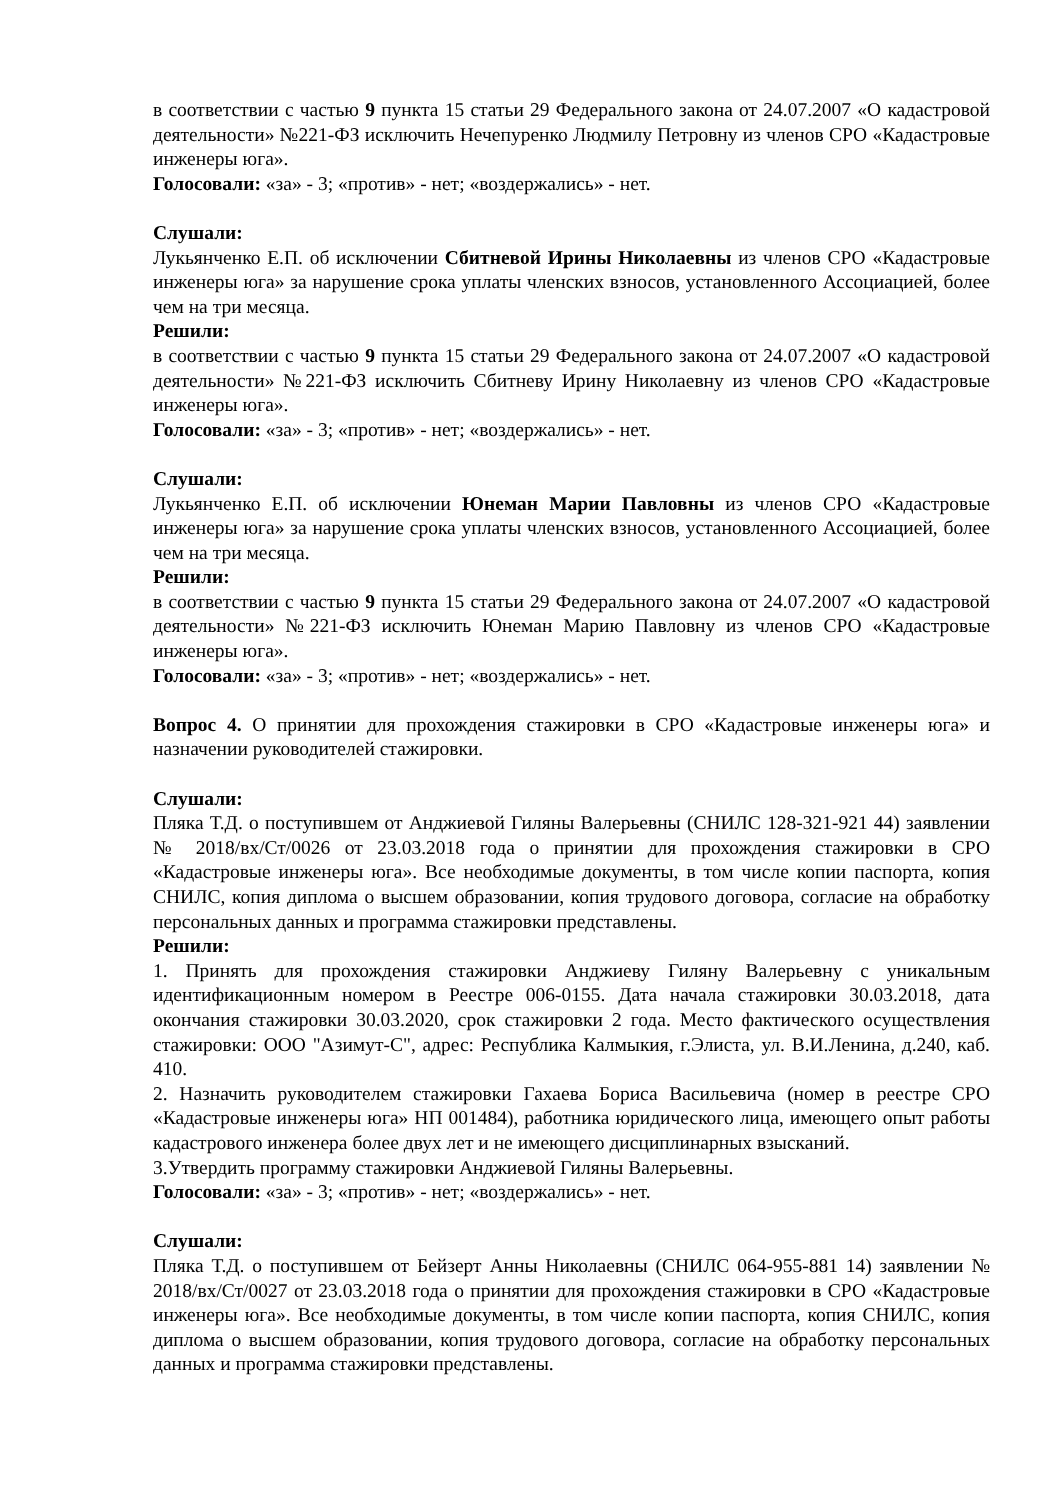в соответствии с частью 9 пункта 15 статьи 29 Федерального закона от 24.07.2007 «О кадастровой деятельности» №221-ФЗ исключить Нечепуренко Людмилу Петровну из членов СРО «Кадастровые инженеры юга».
Голосовали: «за» - 3; «против» - нет; «воздержались» - нет.
Слушали:
Лукьянченко Е.П. об исключении Сбитневой Ирины Николаевны из членов СРО «Кадастровые инженеры юга» за нарушение срока уплаты членских взносов, установленного Ассоциацией, более чем на три месяца.
Решили:
в соответствии с частью 9 пункта 15 статьи 29 Федерального закона от 24.07.2007 «О кадастровой деятельности» №221-ФЗ исключить Сбитневу Ирину Николаевну из членов СРО «Кадастровые инженеры юга».
Голосовали: «за» - 3; «против» - нет; «воздержались» - нет.
Слушали:
Лукьянченко Е.П. об исключении Юнеман Марии Павловны из членов СРО «Кадастровые инженеры юга» за нарушение срока уплаты членских взносов, установленного Ассоциацией, более чем на три месяца.
Решили:
в соответствии с частью 9 пункта 15 статьи 29 Федерального закона от 24.07.2007 «О кадастровой деятельности» №221-ФЗ исключить Юнеман Марию Павловну из членов СРО «Кадастровые инженеры юга».
Голосовали: «за» - 3; «против» - нет; «воздержались» - нет.
Вопрос 4. О принятии для прохождения стажировки в СРО «Кадастровые инженеры юга» и назначении руководителей стажировки.
Слушали:
Пляка Т.Д. о поступившем от Анджиевой Гиляны Валерьевны (СНИЛС 128-321-921 44) заявлении № 2018/вх/Ст/0026 от 23.03.2018 года о принятии для прохождения стажировки в СРО «Кадастровые инженеры юга». Все необходимые документы, в том числе копии паспорта, копия СНИЛС, копия диплома о высшем образовании, копия трудового договора, согласие на обработку персональных данных и программа стажировки представлены.
Решили:
1. Принять для прохождения стажировки Анджиеву Гиляну Валерьевну с уникальным идентификационным номером в Реестре 006-0155. Дата начала стажировки 30.03.2018, дата окончания стажировки 30.03.2020, срок стажировки 2 года. Место фактического осуществления стажировки: ООО "Азимут-С", адрес: Республика Калмыкия, г.Элиста, ул. В.И.Ленина, д.240, каб. 410.
2. Назначить руководителем стажировки Гахаева Бориса Васильевича (номер в реестре СРО «Кадастровые инженеры юга» НП 001484), работника юридического лица, имеющего опыт работы кадастрового инженера более двух лет и не имеющего дисциплинарных взысканий.
3.Утвердить программу стажировки Анджиевой Гиляны Валерьевны.
Голосовали: «за» - 3; «против» - нет; «воздержались» - нет.
Слушали:
Пляка Т.Д. о поступившем от Бейзерт Анны Николаевны (СНИЛС 064-955-881 14) заявлении № 2018/вх/Ст/0027 от 23.03.2018 года о принятии для прохождения стажировки в СРО «Кадастровые инженеры юга». Все необходимые документы, в том числе копии паспорта, копия СНИЛС, копия диплома о высшем образовании, копия трудового договора, согласие на обработку персональных данных и программа стажировки представлены.